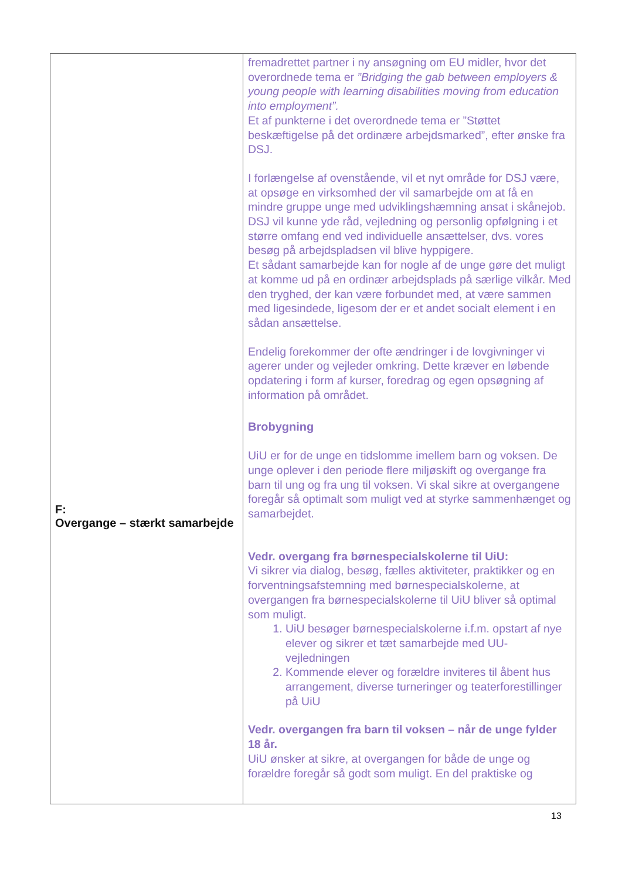| F: Overgange – stærkt samarbejde | fremadrettet partner i ny ansøgning om EU midler, hvor det overordnede tema er ”Bridging the gab between employers & young people with learning disabilities moving from education into employment”. Et af punkterne i det overordnede tema er ”Støttet beskæftigelse på det ordinære arbejdsmarked”, efter ønske fra DSJ. I forlængelse af ovenstående, vil et nyt område for DSJ være, at opsøge en virksomhed der vil samarbejde om at få en mindre gruppe unge med udviklingshæmning ansat i skånejob. DSJ vil kunne yde råd, vejledning og personlig opfølgning i et større omfang end ved individuelle ansættelser, dvs. vores besøg på arbejdspladsen vil blive hyppigere. Et sådant samarbejde kan for nogle af de unge gøre det muligt at komme ud på en ordinær arbejdsplads på særlige vilkår. Med den tryghed, der kan være forbundet med, at være sammen med ligesindede, ligesom der er et andet socialt element i en sådan ansættelse. Endelig forekommer der ofte ændringer i de lovgivninger vi agerer under og vejleder omkring. Dette kræver en løbende opdatering i form af kurser, foredrag og egen opsøgning af information på området. Brobygning UiU er for de unge en tidslomme imellem barn og voksen. De unge oplever i den periode flere miljøskift og overgange fra barn til ung og fra ung til voksen. Vi skal sikre at overgangene foregår så optimalt som muligt ved at styrke sammenhænget og samarbejdet. Vedr. overgang fra børnespecialskolerne til UiU: Vi sikrer via dialog, besøg, fælles aktiviteter, praktikker og en forventningsafstemning med børnespecialskolerne, at overgangen fra børnespecialskolerne til UiU bliver så optimal som muligt. 1. UiU besøger børnespecialskolerne i.f.m. opstart af nye elever og sikrer et tæt samarbejde med UU-vejledningen 2. Kommende elever og forældre inviteres til åbent hus arrangement, diverse turneringer og teaterforestillinger på UiU Vedr. overgangen fra barn til voksen – når de unge fylder 18 år. UiU ønsker at sikre, at overgangen for både de unge og forældre foregår så godt som muligt. En del praktiske og |
13